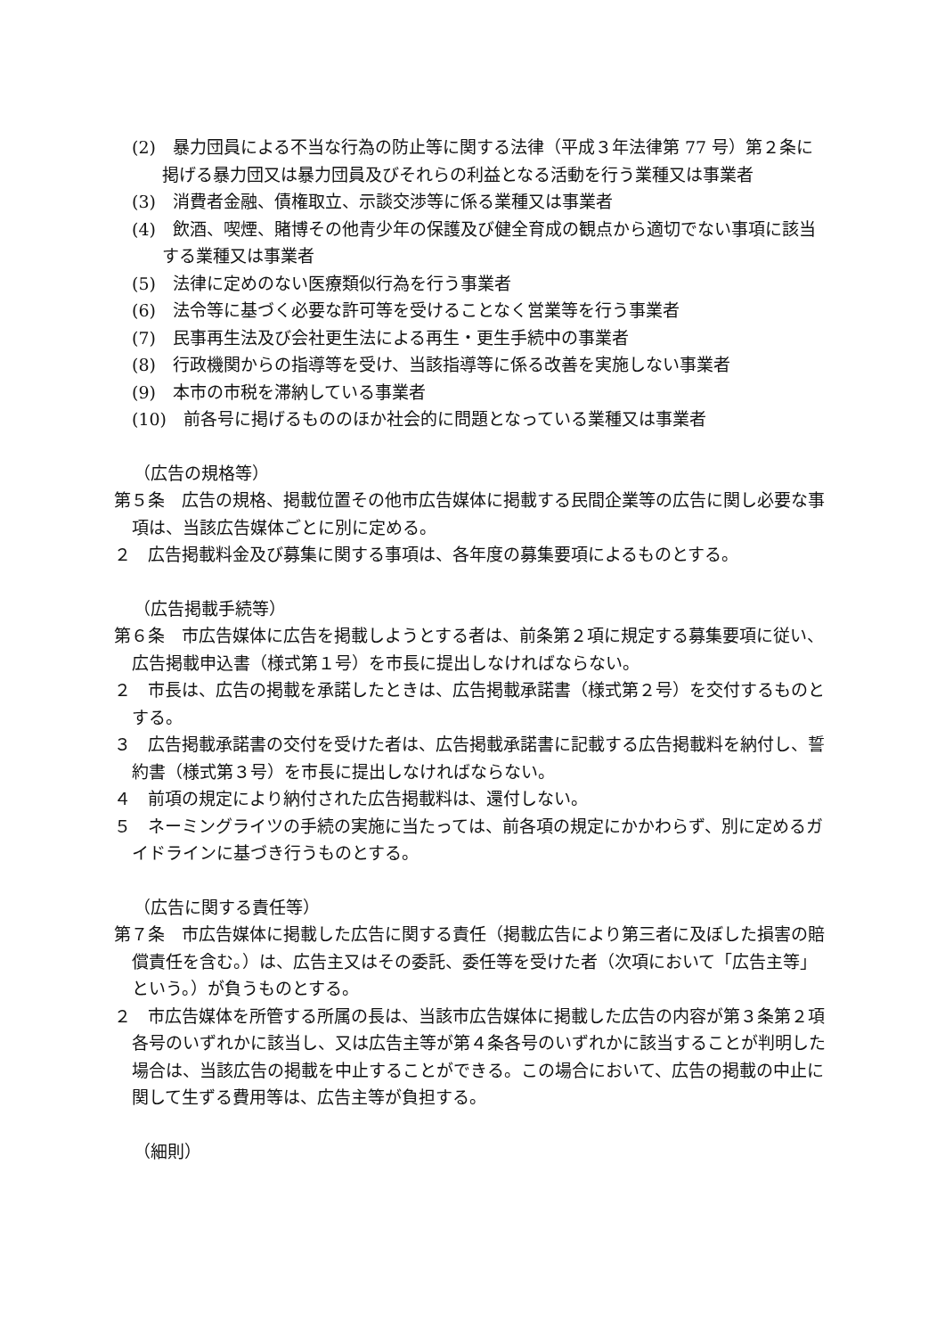(2)　暴力団員による不当な行為の防止等に関する法律（平成３年法律第 77 号）第２条に掲げる暴力団又は暴力団員及びそれらの利益となる活動を行う業種又は事業者
(3)　消費者金融、債権取立、示談交渉等に係る業種又は事業者
(4)　飲酒、喫煙、賭博その他青少年の保護及び健全育成の観点から適切でない事項に該当する業種又は事業者
(5)　法律に定めのない医療類似行為を行う事業者
(6)　法令等に基づく必要な許可等を受けることなく営業等を行う事業者
(7)　民事再生法及び会社更生法による再生・更生手続中の事業者
(8)　行政機関からの指導等を受け、当該指導等に係る改善を実施しない事業者
(9)　本市の市税を滞納している事業者
(10)　前各号に掲げるもののほか社会的に問題となっている業種又は事業者
（広告の規格等）
第５条　広告の規格、掲載位置その他市広告媒体に掲載する民間企業等の広告に関し必要な事項は、当該広告媒体ごとに別に定める。
２　広告掲載料金及び募集に関する事項は、各年度の募集要項によるものとする。
（広告掲載手続等）
第６条　市広告媒体に広告を掲載しようとする者は、前条第２項に規定する募集要項に従い、広告掲載申込書（様式第１号）を市長に提出しなければならない。
２　市長は、広告の掲載を承諾したときは、広告掲載承諾書（様式第２号）を交付するものとする。
３　広告掲載承諾書の交付を受けた者は、広告掲載承諾書に記載する広告掲載料を納付し、誓約書（様式第３号）を市長に提出しなければならない。
４　前項の規定により納付された広告掲載料は、還付しない。
５　ネーミングライツの手続の実施に当たっては、前各項の規定にかかわらず、別に定めるガイドラインに基づき行うものとする。
（広告に関する責任等）
第７条　市広告媒体に掲載した広告に関する責任（掲載広告により第三者に及ぼした損害の賠償責任を含む。）は、広告主又はその委託、委任等を受けた者（次項において「広告主等」という。）が負うものとする。
２　市広告媒体を所管する所属の長は、当該市広告媒体に掲載した広告の内容が第３条第２項各号のいずれかに該当し、又は広告主等が第４条各号のいずれかに該当することが判明した場合は、当該広告の掲載を中止することができる。この場合において、広告の掲載の中止に関して生ずる費用等は、広告主等が負担する。
（細則）